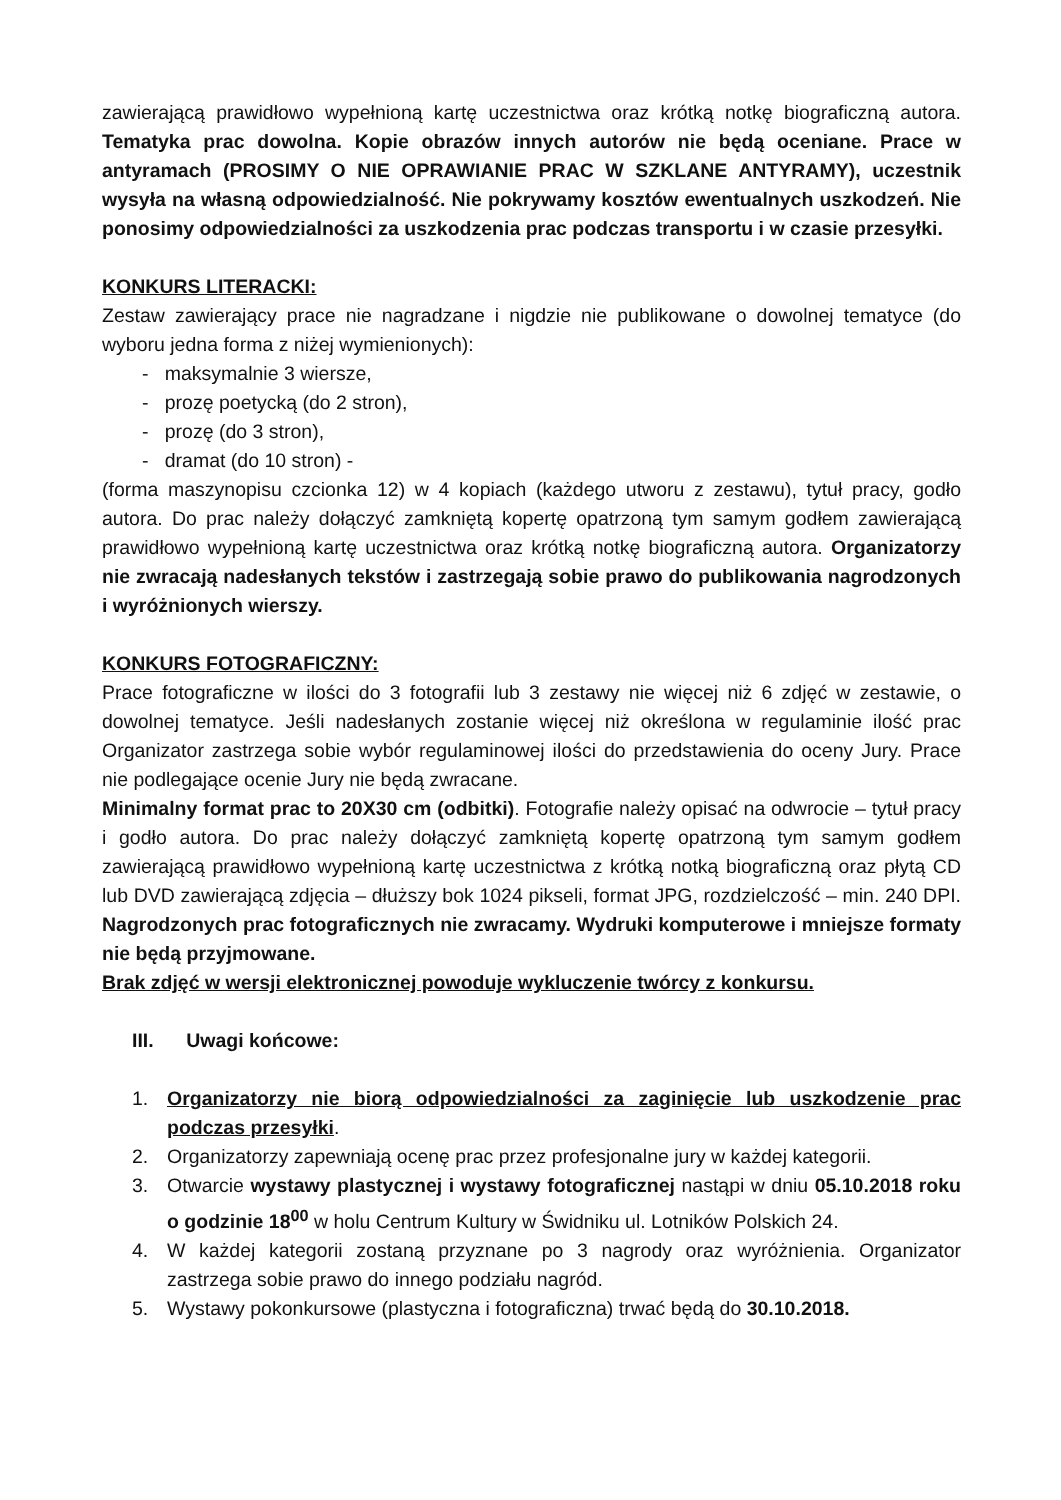zawierającą prawidłowo wypełnioną kartę uczestnictwa oraz krótką notkę biograficzną autora. Tematyka prac dowolna. Kopie obrazów innych autorów nie będą oceniane. Prace w antyramach (PROSIMY O NIE OPRAWIANIE PRAC W SZKLANE ANTYRAMY), uczestnik wysyła na własną odpowiedzialność. Nie pokrywamy kosztów ewentualnych uszkodzeń. Nie ponosimy odpowiedzialności za uszkodzenia prac podczas transportu i w czasie przesyłki.
KONKURS LITERACKI:
Zestaw zawierający prace nie nagradzane i nigdzie nie publikowane o dowolnej tematyce (do wyboru jedna forma z niżej wymienionych):
- maksymalnie 3 wiersze,
- prozę poetycką (do 2 stron),
- prozę (do 3 stron),
- dramat (do 10 stron) -
(forma maszynopisu czcionka 12) w 4 kopiach (każdego utworu z zestawu), tytuł pracy, godło autora. Do prac należy dołączyć zamkniętą kopertę opatrzoną tym samym godłem zawierającą prawidłowo wypełnioną kartę uczestnictwa oraz krótką notkę biograficzną autora. Organizatorzy nie zwracają nadesłanych tekstów i zastrzegają sobie prawo do publikowania nagrodzonych i wyróżnionych wierszy.
KONKURS FOTOGRAFICZNY:
Prace fotograficzne w ilości do 3 fotografii lub 3 zestawy nie więcej niż 6 zdjęć w zestawie, o dowolnej tematyce. Jeśli nadesłanych zostanie więcej niż określona w regulaminie ilość prac Organizator zastrzega sobie wybór regulaminowej ilości do przedstawienia do oceny Jury. Prace nie podlegające ocenie Jury nie będą zwracane.
Minimalny format prac to 20X30 cm (odbitki). Fotografie należy opisać na odwrocie – tytuł pracy i godło autora. Do prac należy dołączyć zamkniętą kopertę opatrzoną tym samym godłem zawierającą prawidłowo wypełnioną kartę uczestnictwa z krótką notką biograficzną oraz płytą CD lub DVD zawierającą zdjęcia – dłuższy bok 1024 pikseli, format JPG, rozdzielczość – min. 240 DPI. Nagrodzonych prac fotograficznych nie zwracamy. Wydruki komputerowe i mniejsze formaty nie będą przyjmowane.
Brak zdjęć w wersji elektronicznej powoduje wykluczenie twórcy z konkursu.
III. Uwagi końcowe:
1. Organizatorzy nie biorą odpowiedzialności za zaginięcie lub uszkodzenie prac podczas przesyłki.
2. Organizatorzy zapewniają ocenę prac przez profesjonalne jury w każdej kategorii.
3. Otwarcie wystawy plastycznej i wystawy fotograficznej nastąpi w dniu 05.10.2018 roku o godzinie 18<sup>00</sup> w holu Centrum Kultury w Świdniku ul. Lotników Polskich 24.
4. W każdej kategorii zostaną przyznane po 3 nagrody oraz wyróżnienia. Organizator zastrzega sobie prawo do innego podziału nagród.
5. Wystawy pokonkursowe (plastyczna i fotograficzna) trwać będą do 30.10.2018.